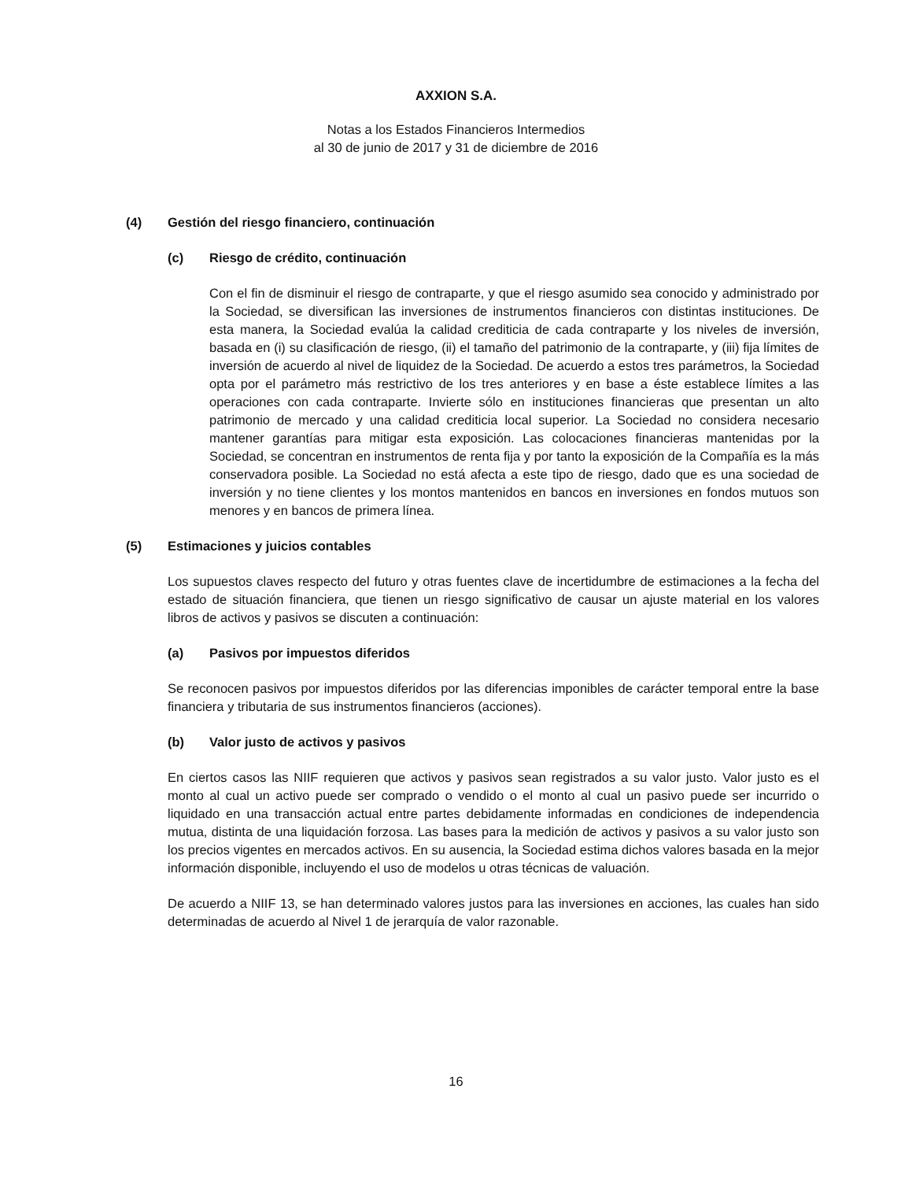AXXION S.A.
Notas a los Estados Financieros Intermedios
al 30 de junio de 2017 y 31 de diciembre de 2016
(4) Gestión del riesgo financiero, continuación
(c) Riesgo de crédito, continuación
Con el fin de disminuir el riesgo de contraparte, y que el riesgo asumido sea conocido y administrado por la Sociedad, se diversifican las inversiones de instrumentos financieros con distintas instituciones. De esta manera, la Sociedad evalúa la calidad crediticia de cada contraparte y los niveles de inversión, basada en (i) su clasificación de riesgo, (ii) el tamaño del patrimonio de la contraparte, y (iii) fija límites de inversión de acuerdo al nivel de liquidez de la Sociedad. De acuerdo a estos tres parámetros, la Sociedad opta por el parámetro más restrictivo de los tres anteriores y en base a éste establece límites a las operaciones con cada contraparte. Invierte sólo en instituciones financieras que presentan un alto patrimonio de mercado y una calidad crediticia local superior. La Sociedad no considera necesario mantener garantías para mitigar esta exposición. Las colocaciones financieras mantenidas por la Sociedad, se concentran en instrumentos de renta fija y por tanto la exposición de la Compañía es la más conservadora posible. La Sociedad no está afecta a este tipo de riesgo, dado que es una sociedad de inversión y no tiene clientes y los montos mantenidos en bancos en inversiones en fondos mutuos son menores y en bancos de primera línea.
(5) Estimaciones y juicios contables
Los supuestos claves respecto del futuro y otras fuentes clave de incertidumbre de estimaciones a la fecha del estado de situación financiera, que tienen un riesgo significativo de causar un ajuste material en los valores libros de activos y pasivos se discuten a continuación:
(a) Pasivos por impuestos diferidos
Se reconocen pasivos por impuestos diferidos por las diferencias imponibles de carácter temporal entre la base financiera y tributaria de sus instrumentos financieros (acciones).
(b) Valor justo de activos y pasivos
En ciertos casos las NIIF requieren que activos y pasivos sean registrados a su valor justo. Valor justo es el monto al cual un activo puede ser comprado o vendido o el monto al cual un pasivo puede ser incurrido o liquidado en una transacción actual entre partes debidamente informadas en condiciones de independencia mutua, distinta de una liquidación forzosa. Las bases para la medición de activos y pasivos a su valor justo son los precios vigentes en mercados activos. En su ausencia, la Sociedad estima dichos valores basada en la mejor información disponible, incluyendo el uso de modelos u otras técnicas de valuación.
De acuerdo a NIIF 13, se han determinado valores justos para las inversiones en acciones, las cuales han sido determinadas de acuerdo al Nivel 1 de jerarquía de valor razonable.
16